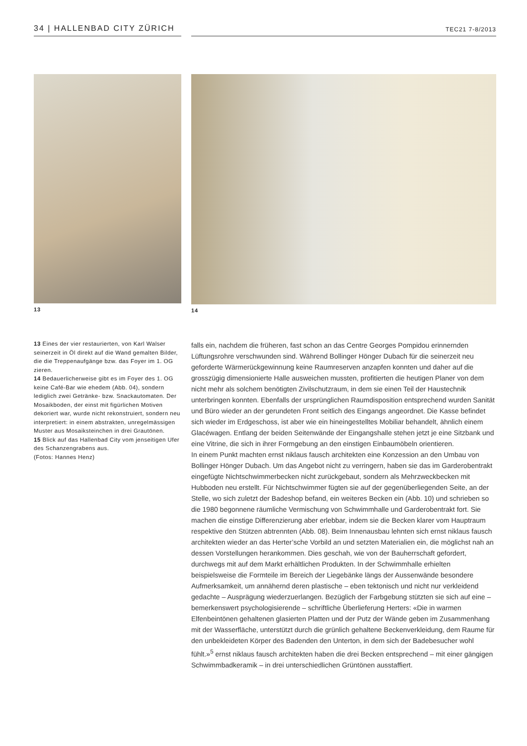34 | HALLENBAD CITY ZÜRICH
TEC21 7-8/2013
13 14
13 Eines der vier restaurierten, von Karl Walser seinerzeit in Öl direkt auf die Wand gemalten Bilder, die die Treppenaufgänge bzw. das Foyer im 1. OG zieren.
14 Bedauerlicherweise gibt es im Foyer des 1. OG keine Café-Bar wie ehedem (Abb. 04), sondern lediglich zwei Getränke- bzw. Snack­automaten. Der Mosaikboden, der einst mit figürlichen Motiven dekoriert war, wurde nicht rekonstruiert, sondern neu interpretiert: in einem abstrakten, unregelmässigen Muster aus Mosaiksteinchen in drei Grautönen.
15 Blick auf das Hallenbad City vom jenseitigen Ufer des Schanzengrabens aus.
(Fotos: Hannes Henz)
falls ein, nachdem die früheren, fast schon an das Centre Georges Pompidou erinnernden Lüftungsrohre verschwunden sind. Während Bollinger Hönger Dubach für die seinerzeit neu geforderte Wärmerückgewinnung keine Raumreserven anzapfen konnten und daher auf die grosszügig dimensionierte Halle ausweichen mussten, profitierten die heutigen Planer von dem nicht mehr als solchem benötigten Zivilschutzraum, in dem sie einen Teil der Haustechnik unterbringen konnten. Ebenfalls der ursprünglichen Raumdisposition entsprechend wurden Sanität und Büro wieder an der gerundeten Front seitlich des Eingangs angeordnet. Die Kasse befindet sich wieder im Erdgeschoss, ist aber wie ein hineingestelltes Mobiliar behandelt, ähnlich einem Glacéwagen. Entlang der beiden Seitenwände der Eingangshalle stehen jetzt je eine Sitzbank und eine Vitrine, die sich in ihrer Formgebung an den einstigen Einbaumöbeln orientieren.
In einem Punkt machten ernst niklaus fausch architekten eine Konzession an den Umbau von Bollinger Hönger Dubach. Um das Angebot nicht zu verringern, haben sie das im Garderobentrakt eingefügte Nichtschwimmerbecken nicht zurückgebaut, sondern als Mehrzweckbecken mit Hubboden neu erstellt. Für Nichtschwimmer fügten sie auf der gegenüberliegenden Seite, an der Stelle, wo sich zuletzt der Badeshop befand, ein weiteres Becken ein (Abb. 10) und schrieben so die 1980 begonnene räumliche Vermischung von Schwimmhalle und Garderobentrakt fort. Sie machen die einstige Differenzierung aber erlebbar, indem sie die Becken klarer vom Hauptraum respektive den Stützen abtrennten (Abb. 08). Beim Innenausbau lehnten sich ernst niklaus fausch architekten wieder an das Herter’sche Vorbild an und setzten Materialien ein, die möglichst nah an dessen Vorstellungen herankommen. Dies geschah, wie von der Bauherrschaft gefordert, durchwegs mit auf dem Markt erhältlichen Produkten. In der Schwimmhalle erhielten beispielsweise die Formteile im Bereich der Liegebänke längs der Aussenwände besondere Aufmerksamkeit, um annähernd deren plastische – eben tektonisch und nicht nur verkleidend gedachte – Ausprägung wiederzuerlangen. Bezüglich der Farbgebung stützten sie sich auf eine – bemerkenswert psychologisierende – schriftliche Überlieferung Herters: «Die in warmen Elfenbeintönen gehaltenen glasierten Platten und der Putz der Wände geben im Zusammenhang mit der Wasserfläche, unterstützt durch die grünlich gehaltene Beckenverkleidung, dem Raume für den unbekleideten Körper des Badenden den Unterton, in dem sich der Badebesucher wohl fühlt.»<sup>5</sup> ernst niklaus fausch architekten haben die drei Becken entsprechend – mit einer gängigen Schwimmbadkeramik – in drei unterschiedlichen Grüntönen ausstaffiert.